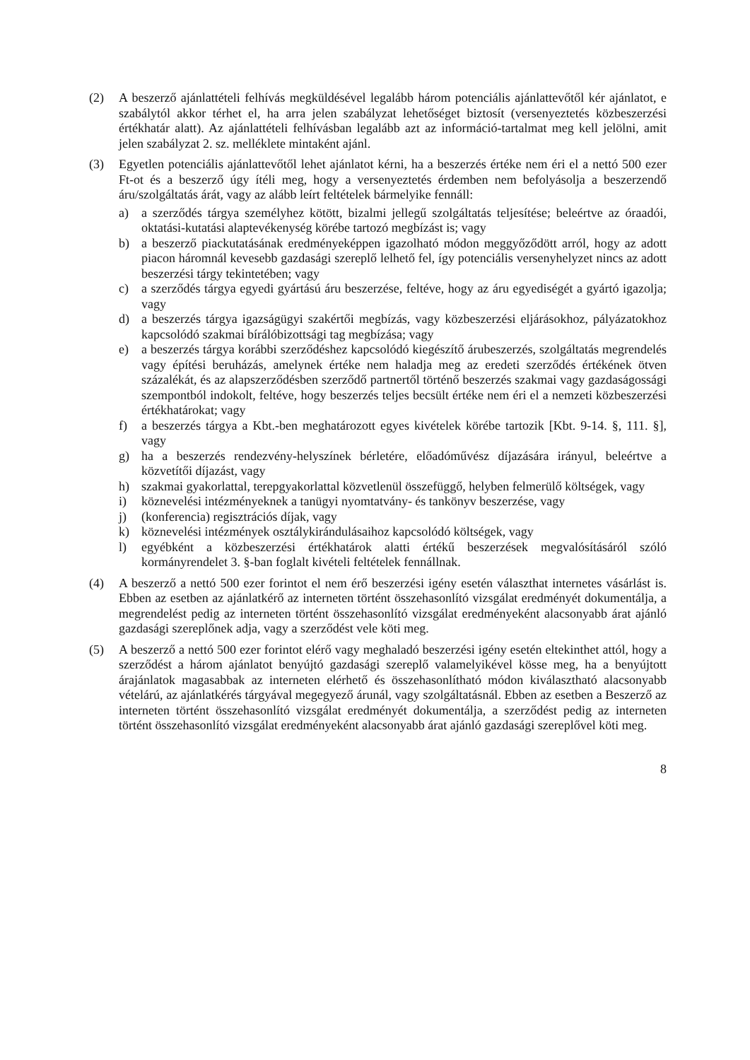(2) A beszerző ajánlattételi felhívás megküldésével legalább három potenciális ajánlattevőtől kér ajánlatot, e szabálytól akkor térhet el, ha arra jelen szabályzat lehetőséget biztosít (versenyeztetés közbeszerzési értékhatár alatt). Az ajánlattételi felhívásban legalább azt az információ-tartalmat meg kell jelölni, amit jelen szabályzat 2. sz. melléklete mintaként ajánl.
(3) Egyetlen potenciális ajánlattevőtől lehet ajánlatot kérni, ha a beszerzés értéke nem éri el a nettó 500 ezer Ft-ot és a beszerző úgy ítéli meg, hogy a versenyeztetés érdemben nem befolyásolja a beszerzendő áru/szolgáltatás árát, vagy az alább leírt feltételek bármelyike fennáll:
a) a szerződés tárgya személyhez kötött, bizalmi jellegű szolgáltatás teljesítése; beleértve az óraadói, oktatási-kutatási alaptevékenység körébe tartozó megbízást is; vagy
b) a beszerző piackutatásának eredményeképpen igazolható módon meggyőződött arról, hogy az adott piacon háromnál kevesebb gazdasági szereplő lelhető fel, így potenciális versenyhelyzet nincs az adott beszerzési tárgy tekintetében; vagy
c) a szerződés tárgya egyedi gyártású áru beszerzése, feltéve, hogy az áru egyediségét a gyártó igazolja; vagy
d) a beszerzés tárgya igazságügyi szakértői megbízás, vagy közbeszerzési eljárásokhoz, pályázatokhoz kapcsolódó szakmai bírálóbizottsági tag megbízása; vagy
e) a beszerzés tárgya korábbi szerződéshez kapcsolódó kiegészítő árubeszerzés, szolgáltatás megrendelés vagy építési beruházás, amelynek értéke nem haladja meg az eredeti szerződés értékének ötven százalékát, és az alapszerződésben szerződő partnertől történő beszerzés szakmai vagy gazdaságossági szempontból indokolt, feltéve, hogy beszerzés teljes becsült értéke nem éri el a nemzeti közbeszerzési értékhatárokat; vagy
f) a beszerzés tárgya a Kbt.-ben meghatározott egyes kivételek körébe tartozik [Kbt. 9-14. §, 111. §], vagy
g) ha a beszerzés rendezvény-helyszínek bérletére, előadóművész díjazására irányul, beleértve a közvetítői díjazást, vagy
h) szakmai gyakorlattal, terepgyakorlattal közvetlenül összefüggő, helyben felmerülő költségek, vagy
i) köznevelési intézményeknek a tanügyi nyomtatvány- és tankönyv beszerzése, vagy
j) (konferencia) regisztrációs díjak, vagy
k) köznevelési intézmények osztálykirándulásaihoz kapcsolódó költségek, vagy
l) egyébként a közbeszerzési értékhatárok alatti értékű beszerzések megvalósításáról szóló kormányrendelet 3. §-ban foglalt kivételi feltételek fennállnak.
(4) A beszerző a nettó 500 ezer forintot el nem érő beszerzési igény esetén választhat internetes vásárlást is. Ebben az esetben az ajánlatkérő az interneten történt összehasonlító vizsgálat eredményét dokumentálja, a megrendelést pedig az interneten történt összehasonlító vizsgálat eredményeként alacsonyabb árat ajánló gazdasági szereplőnek adja, vagy a szerződést vele köti meg.
(5) A beszerző a nettó 500 ezer forintot elérő vagy meghaladó beszerzési igény esetén eltekinthet attól, hogy a szerződést a három ajánlatot benyújtó gazdasági szereplő valamelyikével kösse meg, ha a benyújtott árajánlatok magasabbak az interneten elérhető és összehasonlítható módon kiválasztható alacsonyabb vételárú, az ajánlatkérés tárgyával megegyező árunál, vagy szolgáltatásnál. Ebben az esetben a Beszerző az interneten történt összehasonlító vizsgálat eredményét dokumentálja, a szerződést pedig az interneten történt összehasonlító vizsgálat eredményeként alacsonyabb árat ajánló gazdasági szereplővel köti meg.
8